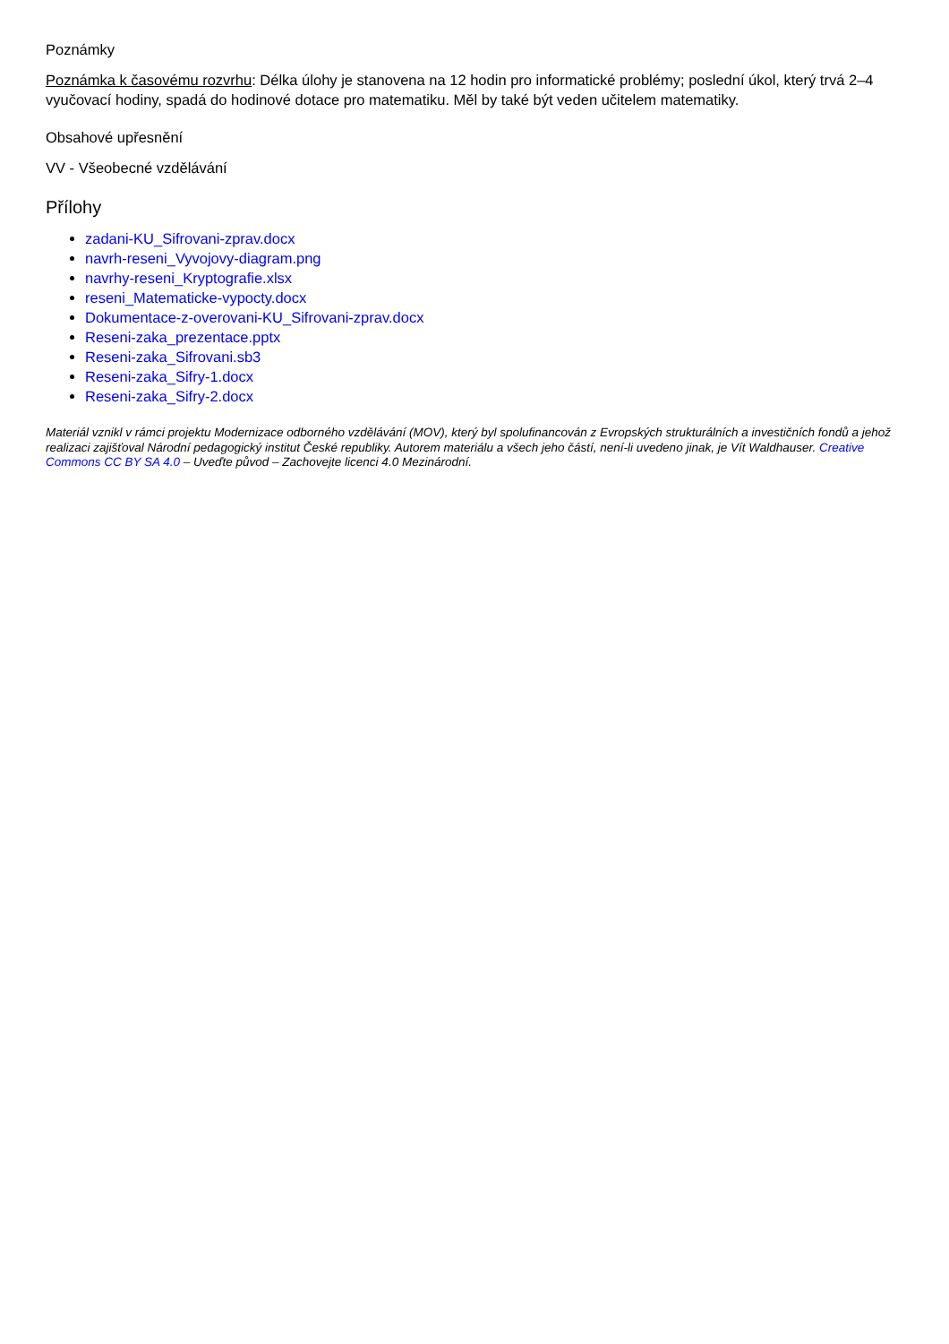Poznámky
Poznámka k časovému rozvrhu: Délka úlohy je stanovena na 12 hodin pro informatické problémy; poslední úkol, který trvá 2–4 vyučovací hodiny, spadá do hodinové dotace pro matematiku. Měl by také být veden učitelem matematiky.
Obsahové upřesnění
VV - Všeobecné vzdělávání
Přílohy
zadani-KU_Sifrovani-zprav.docx
navrh-reseni_Vyvojovy-diagram.png
navrhy-reseni_Kryptografie.xlsx
reseni_Matematicke-vypocty.docx
Dokumentace-z-overovani-KU_Sifrovani-zprav.docx
Reseni-zaka_prezentace.pptx
Reseni-zaka_Sifrovani.sb3
Reseni-zaka_Sifry-1.docx
Reseni-zaka_Sifry-2.docx
Materiál vznikl v rámci projektu Modernizace odborného vzdělávání (MOV), který byl spolufinancován z Evropských strukturálních a investičních fondů a jehož realizaci zajišťoval Národní pedagogický institut České republiky. Autorem materiálu a všech jeho částí, není-li uvedeno jinak, je Vít Waldhauser. Creative Commons CC BY SA 4.0 – Uveďte původ – Zachovejte licenci 4.0 Mezinárodní.